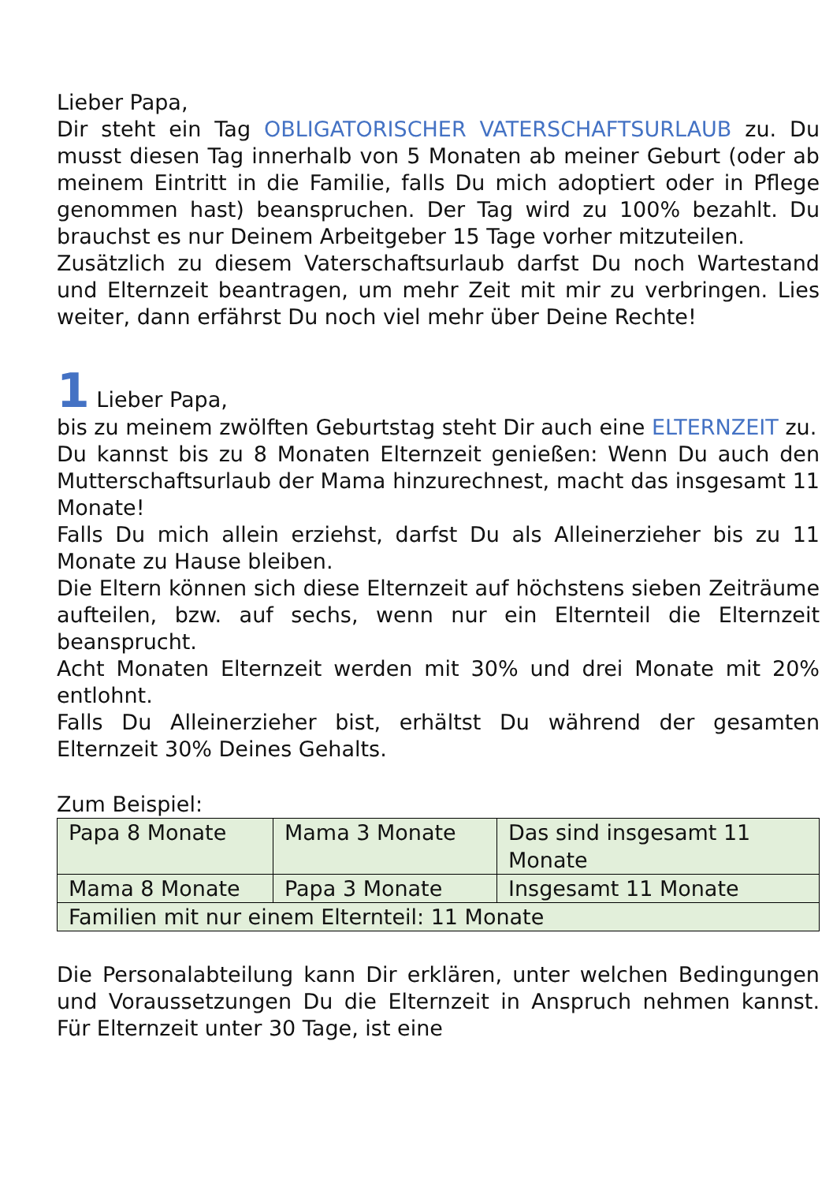Lieber Papa,
Dir steht ein Tag OBLIGATORISCHER VATERSCHAFTSURLAUB zu. Du musst diesen Tag innerhalb von 5 Monaten ab meiner Geburt (oder ab meinem Eintritt in die Familie, falls Du mich adoptiert oder in Pflege genommen hast) beanspruchen. Der Tag wird zu 100% bezahlt. Du brauchst es nur Deinem Arbeitgeber 15 Tage vorher mitzuteilen.
Zusätzlich zu diesem Vaterschaftsurlaub darfst Du noch Wartestand und Elternzeit beantragen, um mehr Zeit mit mir zu verbringen. Lies weiter, dann erfährst Du noch viel mehr über Deine Rechte!
1 Lieber Papa,
bis zu meinem zwölften Geburtstag steht Dir auch eine ELTERNZEIT zu.
Du kannst bis zu 8 Monaten Elternzeit genießen: Wenn Du auch den Mutterschaftsurlaub der Mama hinzurechnest, macht das insgesamt 11 Monate!
Falls Du mich allein erziehst, darfst Du als Alleinerzieher bis zu 11 Monate zu Hause bleiben.
Die Eltern können sich diese Elternzeit auf höchstens sieben Zeiträume aufteilen, bzw. auf sechs, wenn nur ein Elternteil die Elternzeit beansprucht.
Acht Monaten Elternzeit werden mit 30% und drei Monate mit 20% entlohnt.
Falls Du Alleinerzieher bist, erhältst Du während der gesamten Elternzeit 30% Deines Gehalts.
Zum Beispiel:
| Papa 8 Monate | Mama 3 Monate | Das sind insgesamt 11 Monate |
| Mama 8 Monate | Papa 3 Monate | Insgesamt 11 Monate |
| Familien mit nur einem Elternteil: 11 Monate | | |
Die Personalabteilung kann Dir erklären, unter welchen Bedingungen und Voraussetzungen Du die Elternzeit in Anspruch nehmen kannst. Für Elternzeit unter 30 Tage, ist eine